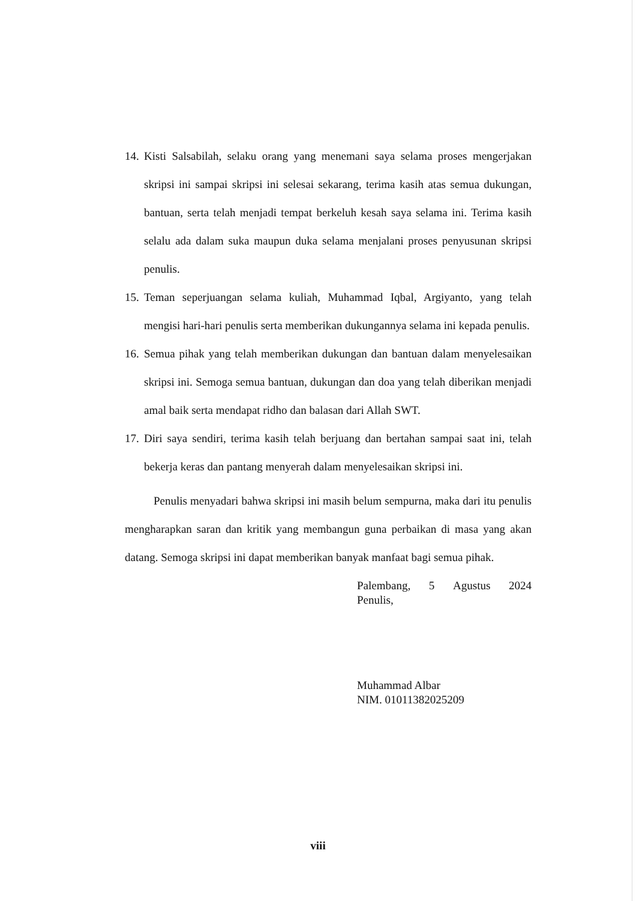14. Kisti Salsabilah, selaku orang yang menemani saya selama proses mengerjakan skripsi ini sampai skripsi ini selesai sekarang, terima kasih atas semua dukungan, bantuan, serta telah menjadi tempat berkeluh kesah saya selama ini. Terima kasih selalu ada dalam suka maupun duka selama menjalani proses penyusunan skripsi penulis.
15. Teman seperjuangan selama kuliah, Muhammad Iqbal, Argiyanto, yang telah mengisi hari-hari penulis serta memberikan dukungannya selama ini kepada penulis.
16. Semua pihak yang telah memberikan dukungan dan bantuan dalam menyelesaikan skripsi ini. Semoga semua bantuan, dukungan dan doa yang telah diberikan menjadi amal baik serta mendapat ridho dan balasan dari Allah SWT.
17. Diri saya sendiri, terima kasih telah berjuang dan bertahan sampai saat ini, telah bekerja keras dan pantang menyerah dalam menyelesaikan skripsi ini.
Penulis menyadari bahwa skripsi ini masih belum sempurna, maka dari itu penulis mengharapkan saran dan kritik yang membangun guna perbaikan di masa yang akan datang. Semoga skripsi ini dapat memberikan banyak manfaat bagi semua pihak.
Palembang, 5 Agustus 2024
Penulis,
Muhammad Albar
NIM. 01011382025209
viii